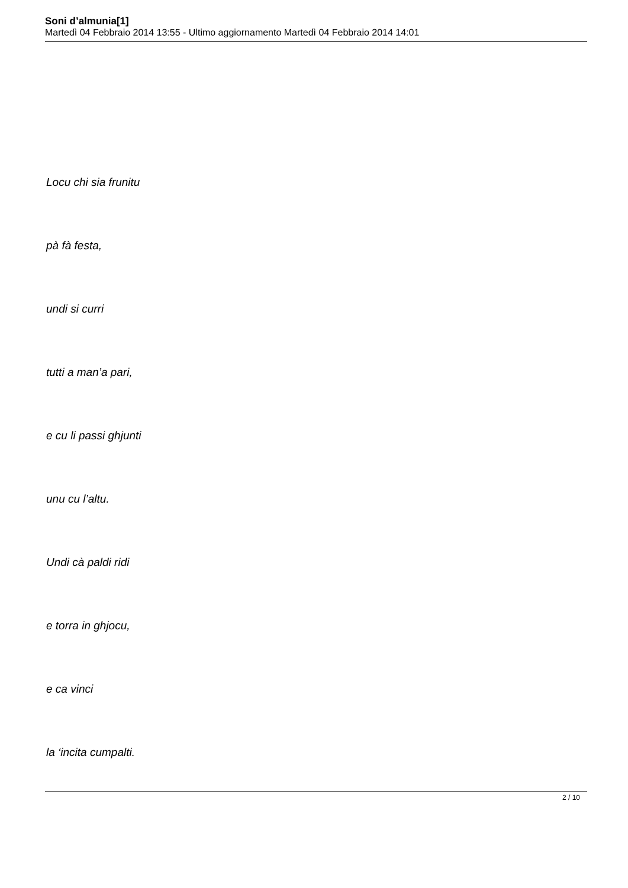Soni d’almunia[1]
Martedì 04 Febbraio 2014 13:55 - Ultimo aggiornamento Martedì 04 Febbraio 2014 14:01
Locu chi sia frunitu
pà fà festa,
undi si curri
tutti a man’a pari,
e cu li passi ghjunti
unu cu l’altu.
Undi cà paldi ridi
e torra in ghjocu,
e ca vinci
la ‘incita cumpalti.
2 / 10